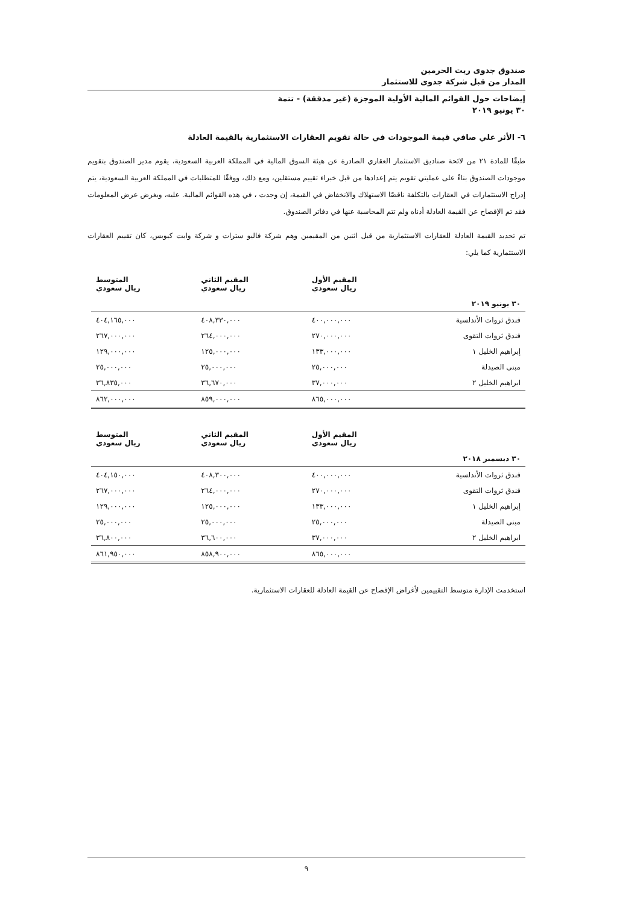صندوق جدوى ريت الحرمين
المدار من قبل شركة جدوى للاستثمار
إيضاحات حول القوائم المالية الأولية الموجزة (غير مدققة) - تتمة
٣٠ يونيو ٢٠١٩
٦- الأثر علي صافي قيمة الموجودات في حالة تقويم العقارات الاستثمارية بالقيمة العادلة
طبقًا للمادة ٢١ من لائحة صناديق الاستثمار العقاري الصادرة عن هيئة السوق المالية في المملكة العربية السعودية، يقوم مدير الصندوق بتقويم موجودات الصندوق بناءً على عمليتي تقويم يتم إعدادها من قبل خبراء تقييم مستقلين، ومع ذلك، ووفقًا للمتطلبات في المملكة العربية السعودية، يتم إدراج الاستثمارات في العقارات بالتكلفة ناقصًا الاستهلاك والانخفاض في القيمة، إن وجدت ، في هذه القوائم المالية. عليه، وبغرض عرض المعلومات فقد تم الإفصاح عن القيمة العادلة أدناه ولم تتم المحاسبة عنها في دفاتر الصندوق.
تم تحديد القيمة العادلة للعقارات الاستثمارية من قبل اثنين من المقيمين وهم شركة فاليو سترات و شركة وايت كيوبس، كان تقييم العقارات الاستثمارية كما يلي:
| | المقيم الأول ريال سعودي | المقيم الثاني ريال سعودي | المتوسط ريال سعودي |
| --- | --- | --- | --- |
| ٣٠ يونيو ٢٠١٩ | | | |
| فندق ثروات الأندلسية | ٤٠٠,٠٠٠,٠٠٠ | ٤٠٨,٣٣٠,٠٠٠ | ٤٠٤,١٦٥,٠٠٠ |
| فندق ثروات التقوى | ٢٧٠,٠٠٠,٠٠٠ | ٢٦٤,٠٠٠,٠٠٠ | ٢٦٧,٠٠٠,٠٠٠ |
| إبراهيم الخليل ١ | ١٣٣,٠٠٠,٠٠٠ | ١٢٥,٠٠٠,٠٠٠ | ١٢٩,٠٠٠,٠٠٠ |
| مبنى الصيدلة | ٢٥,٠٠٠,٠٠٠ | ٢٥,٠٠٠,٠٠٠ | ٢٥,٠٠٠,٠٠٠ |
| ابراهيم الخليل ٢ | ٣٧,٠٠٠,٠٠٠ | ٣٦,٦٧٠,٠٠٠ | ٣٦,٨٣٥,٠٠٠ |
| | ٨٦٥,٠٠٠,٠٠٠ | ٨٥٩,٠٠٠,٠٠٠ | ٨٦٢,٠٠٠,٠٠٠ |
| | المقيم الأول ريال سعودي | المقيم الثاني ريال سعودي | المتوسط ريال سعودي |
| --- | --- | --- | --- |
| ٣٠ ديسمبر ٢٠١٨ | | | |
| فندق ثروات الأندلسية | ٤٠٠,٠٠٠,٠٠٠ | ٤٠٨,٣٠٠,٠٠٠ | ٤٠٤,١٥٠,٠٠٠ |
| فندق ثروات التقوى | ٢٧٠,٠٠٠,٠٠٠ | ٢٦٤,٠٠٠,٠٠٠ | ٢٦٧,٠٠٠,٠٠٠ |
| إبراهيم الخليل ١ | ١٣٣,٠٠٠,٠٠٠ | ١٢٥,٠٠٠,٠٠٠ | ١٢٩,٠٠٠,٠٠٠ |
| مبنى الصيدلة | ٢٥,٠٠٠,٠٠٠ | ٢٥,٠٠٠,٠٠٠ | ٢٥,٠٠٠,٠٠٠ |
| ابراهيم الخليل ٢ | ٣٧,٠٠٠,٠٠٠ | ٣٦,٦٠٠,٠٠٠ | ٣٦,٨٠٠,٠٠٠ |
| | ٨٦٥,٠٠٠,٠٠٠ | ٨٥٨,٩٠٠,٠٠٠ | ٨٦١,٩٥٠,٠٠٠ |
استخدمت الإدارة متوسط التقييمين لأغراض الإفصاح عن القيمة العادلة للعقارات الاستثمارية.
٩